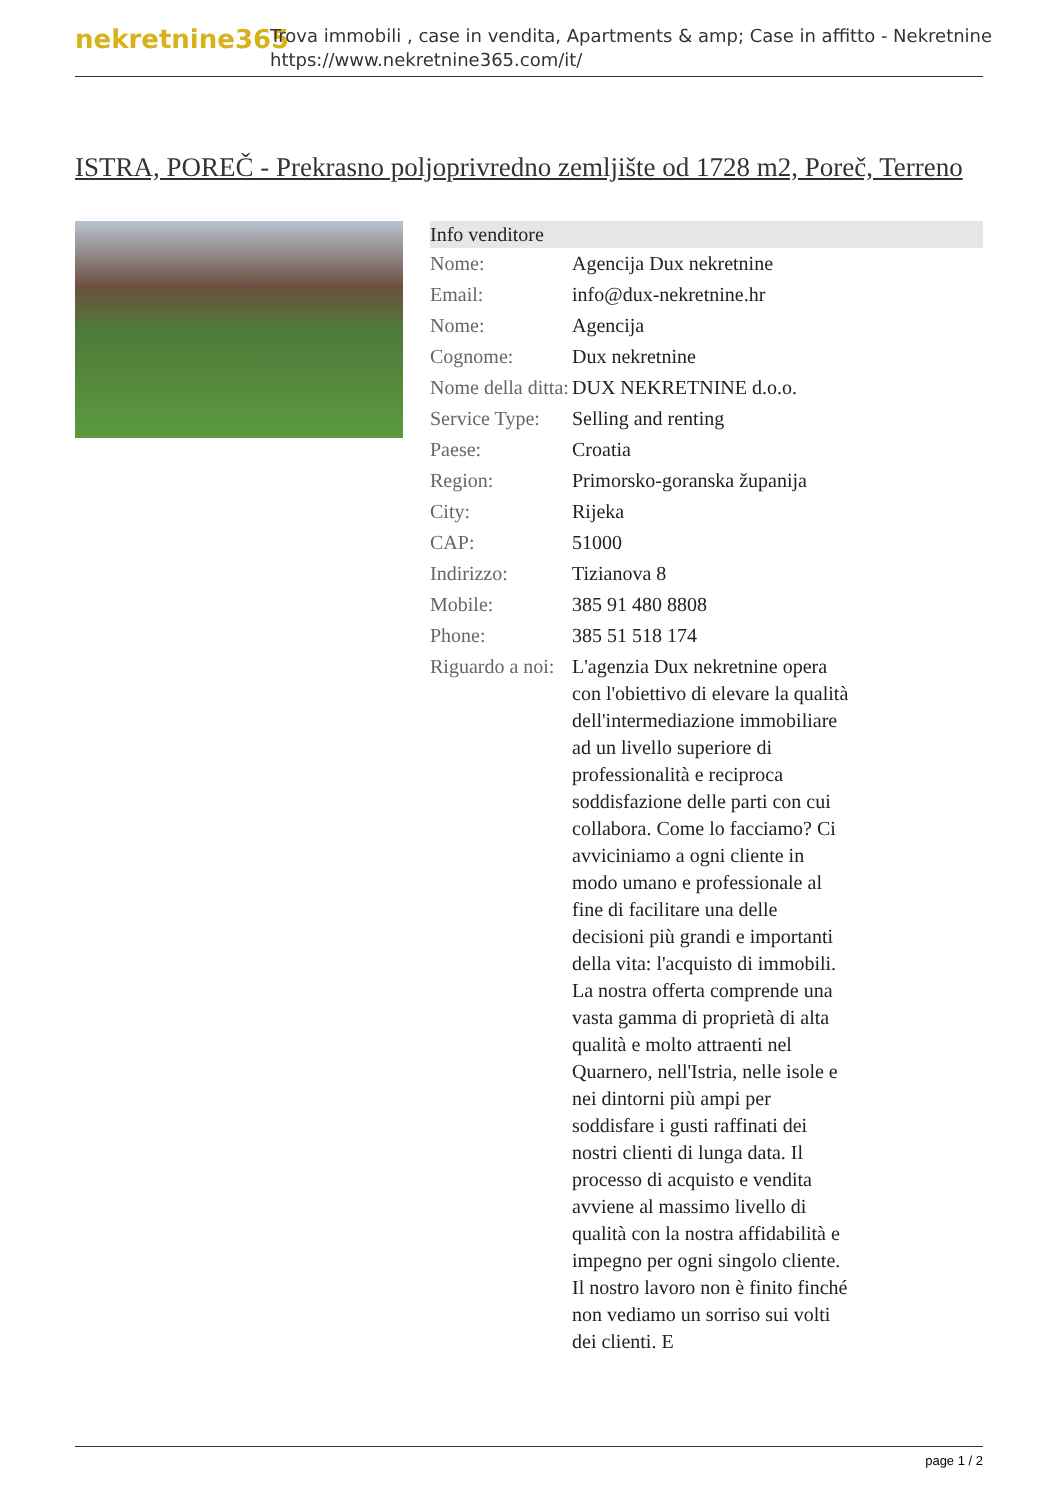nekretnine365
Trova immobili , case in vendita, Apartments & amp; Case in affitto - Nekretnine
https://www.nekretnine365.com/it/
ISTRA, POREČ - Prekrasno poljoprivredno zemljište od 1728 m2, Poreč, Terreno
| Info venditore | |
| --- | --- |
| Nome: | Agencija Dux nekretnine |
| Email: | info@dux-nekretnine.hr |
| Nome: | Agencija |
| Cognome: | Dux nekretnine |
| Nome della ditta: | DUX NEKRETNINE d.o.o. |
| Service Type: | Selling and renting |
| Paese: | Croatia |
| Region: | Primorsko-goranska županija |
| City: | Rijeka |
| CAP: | 51000 |
| Indirizzo: | Tizianova 8 |
| Mobile: | 385 91 480 8808 |
| Phone: | 385 51 518 174 |
| Riguardo a noi: | L'agenzia Dux nekretnine opera con l'obiettivo di elevare la qualità dell'intermediazione immobiliare ad un livello superiore di professionalità e reciproca soddisfazione delle parti con cui collabora. Come lo facciamo? Ci avviciniamo a ogni cliente in modo umano e professionale al fine di facilitare una delle decisioni più grandi e importanti della vita: l'acquisto di immobili. La nostra offerta comprende una vasta gamma di proprietà di alta qualità e molto attraenti nel Quarnero, nell'Istria, nelle isole e nei dintorni più ampi per soddisfare i gusti raffinati dei nostri clienti di lunga data. Il processo di acquisto e vendita avviene al massimo livello di qualità con la nostra affidabilità e impegno per ogni singolo cliente. Il nostro lavoro non è finito finché non vediamo un sorriso sui volti dei clienti. E |
page 1 / 2